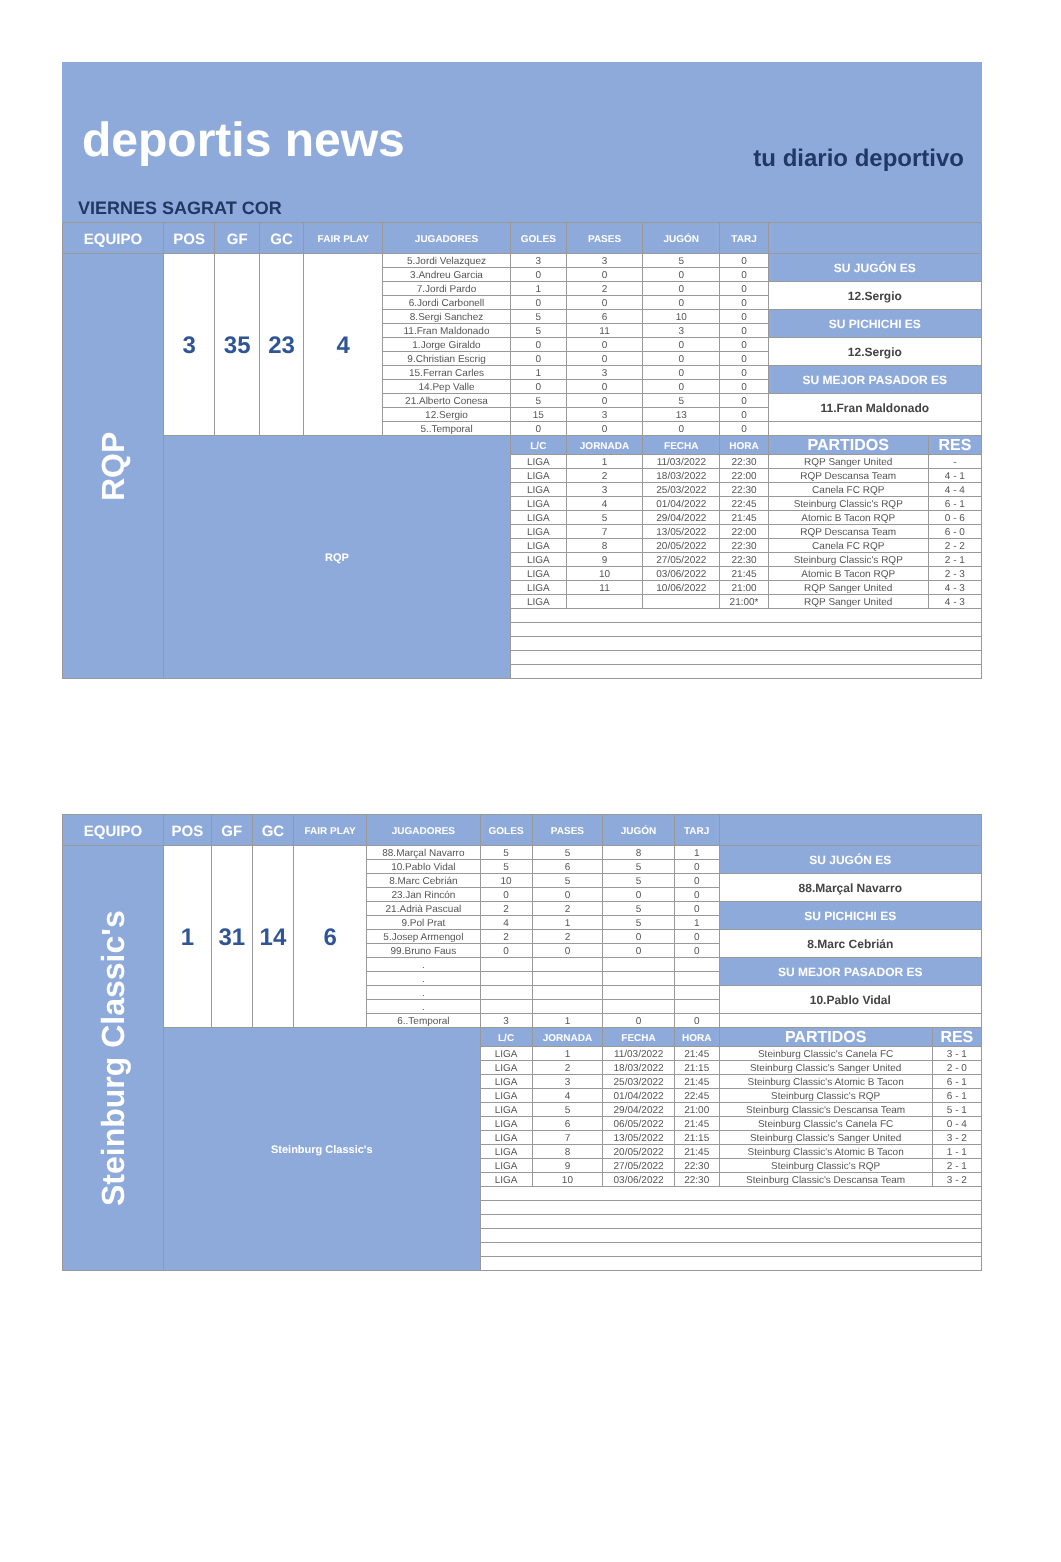deportis news tu diario deportivo
VIERNES SAGRAT COR
| EQUIPO | POS | GF | GC | FAIR PLAY | JUGADORES | GOLES | PASES | JUGÓN | TARJ | | |
| --- | --- | --- | --- | --- | --- | --- | --- | --- | --- | --- | --- |
| RQP | 3 | 35 | 23 | 4 | 5.Jordi Velazquez | 3 | 3 | 5 | 0 | SU JUGÓN ES | |
| | | | | | 3.Andreu Garcia | 0 | 0 | 0 | 0 | | |
| | | | | | 7.Jordi Pardo | 1 | 2 | 0 | 0 | 12.Sergio | |
| | | | | | 6.Jordi Carbonell | 0 | 0 | 0 | 0 | | |
| | | | | | 8.Sergi Sanchez | 5 | 6 | 10 | 0 | SU PICHICHI ES | |
| | | | | | 11.Fran Maldonado | 5 | 11 | 3 | 0 | | |
| | | | | | 1.Jorge Giraldo | 0 | 0 | 0 | 0 | 12.Sergio | |
| | | | | | 9.Christian Escrig | 0 | 0 | 0 | 0 | | |
| | | | | | 15.Ferran Carles | 1 | 3 | 0 | 0 | SU MEJOR PASADOR ES | |
| | | | | | 14.Pep Valle | 0 | 0 | 0 | 0 | | |
| | | | | | 21.Alberto Conesa | 5 | 0 | 5 | 0 | 11.Fran Maldonado | |
| | | | | | 12.Sergio | 15 | 3 | 13 | 0 | | |
| | | | | | 5..Temporal | 0 | 0 | 0 | 0 | | |
| | RQP | | | | | L/C | JORNADA | FECHA | HORA | PARTIDOS | RES |
| | | | | | | LIGA | 1 | 11/03/2022 | 22:30 | RQP Sanger United | - |
| | | | | | | LIGA | 2 | 18/03/2022 | 22:00 | RQP Descansa Team | 4 - 1 |
| | | | | | | LIGA | 3 | 25/03/2022 | 22:30 | Canela FC RQP | 4 - 4 |
| | | | | | | LIGA | 4 | 01/04/2022 | 22:45 | Steinburg Classic's RQP | 6 - 1 |
| | | | | | | LIGA | 5 | 29/04/2022 | 21:45 | Atomic B Tacon RQP | 0 - 6 |
| | | | | | | LIGA | 7 | 13/05/2022 | 22:00 | RQP Descansa Team | 6 - 0 |
| | | | | | | LIGA | 8 | 20/05/2022 | 22:30 | Canela FC RQP | 2 - 2 |
| | | | | | | LIGA | 9 | 27/05/2022 | 22:30 | Steinburg Classic's RQP | 2 - 1 |
| | | | | | | LIGA | 10 | 03/06/2022 | 21:45 | Atomic B Tacon RQP | 2 - 3 |
| | | | | | | LIGA | 11 | 10/06/2022 | 21:00 | RQP Sanger United | 4 - 3 |
| | | | | | | LIGA | | | 21:00* | RQP Sanger United | 4 - 3 |
| EQUIPO | POS | GF | GC | FAIR PLAY | JUGADORES | GOLES | PASES | JUGÓN | TARJ | | |
| --- | --- | --- | --- | --- | --- | --- | --- | --- | --- | --- | --- |
| Steinburg Classic's | 1 | 31 | 14 | 6 | 88.Marçal Navarro | 5 | 5 | 8 | 1 | SU JUGÓN ES | |
| | | | | | 10.Pablo Vidal | 5 | 6 | 5 | 0 | | |
| | | | | | 8.Marc Cebrián | 10 | 5 | 5 | 0 | 88.Marçal Navarro | |
| | | | | | 23.Jan Rincón | 0 | 0 | 0 | 0 | | |
| | | | | | 21.Adrià Pascual | 2 | 2 | 5 | 0 | SU PICHICHI ES | |
| | | | | | 9.Pol Prat | 4 | 1 | 5 | 1 | | |
| | | | | | 5.Josep Armengol | 2 | 2 | 0 | 0 | 8.Marc Cebrián | |
| | | | | | 99.Bruno Faus | 0 | 0 | 0 | 0 | | |
| | | | | | . | | | | | SU MEJOR PASADOR ES | |
| | | | | | . | | | | | | |
| | | | | | . | | | | | 10.Pablo Vidal | |
| | | | | | . | | | | | | |
| | | | | | 6..Temporal | 3 | 1 | 0 | 0 | | |
| | Steinburg Classic's | | | | | L/C | JORNADA | FECHA | HORA | PARTIDOS | RES |
| | | | | | | LIGA | 1 | 11/03/2022 | 21:45 | Steinburg Classic's Canela FC | 3 - 1 |
| | | | | | | LIGA | 2 | 18/03/2022 | 21:15 | Steinburg Classic's Sanger United | 2 - 0 |
| | | | | | | LIGA | 3 | 25/03/2022 | 21:45 | Steinburg Classic's Atomic B Tacon | 6 - 1 |
| | | | | | | LIGA | 4 | 01/04/2022 | 22:45 | Steinburg Classic's RQP | 6 - 1 |
| | | | | | | LIGA | 5 | 29/04/2022 | 21:00 | Steinburg Classic's Descansa Team | 5 - 1 |
| | | | | | | LIGA | 6 | 06/05/2022 | 21:45 | Steinburg Classic's Canela FC | 0 - 4 |
| | | | | | | LIGA | 7 | 13/05/2022 | 21:15 | Steinburg Classic's Sanger United | 3 - 2 |
| | | | | | | LIGA | 8 | 20/05/2022 | 21:45 | Steinburg Classic's Atomic B Tacon | 1 - 1 |
| | | | | | | LIGA | 9 | 27/05/2022 | 22:30 | Steinburg Classic's RQP | 2 - 1 |
| | | | | | | LIGA | 10 | 03/06/2022 | 22:30 | Steinburg Classic's Descansa Team | 3 - 2 |